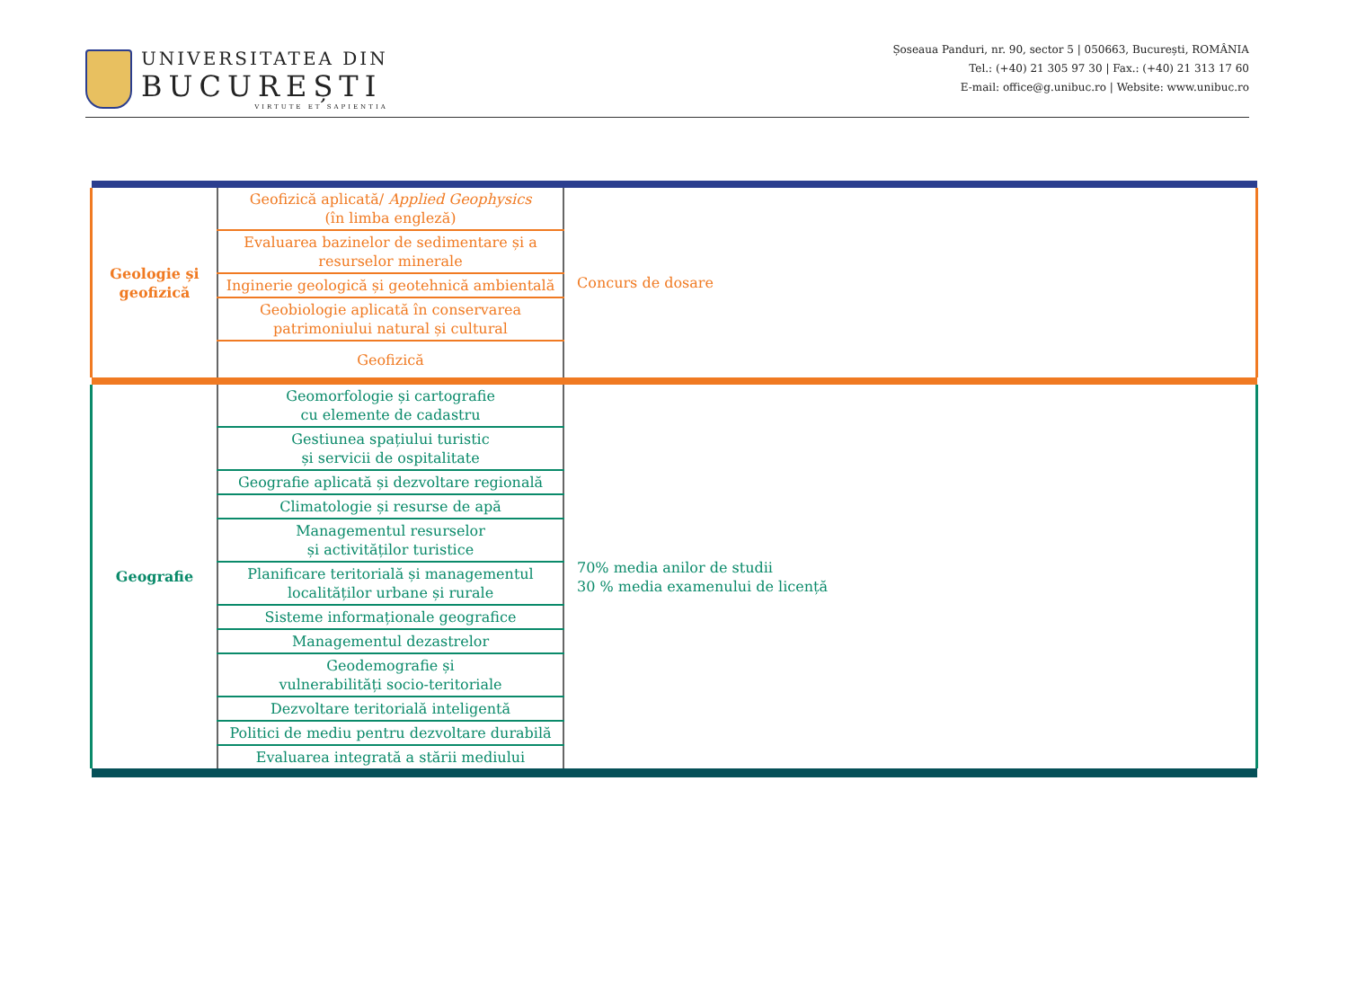UNIVERSITATEA DIN
BUCUREȘTI
VIRTUTE ET SAPIENTIA
Șoseaua Panduri, nr. 90, sector 5 | 050663, București, ROMÂNIA
Tel.: (+40) 21 305 97 30 | Fax.: (+40) 21 313 17 60
E-mail: office@g.unibuc.ro | Website: www.unibuc.ro
| Geologie și geofizică | Geofizică aplicată/ Applied Geophysics (în limba engleză) | Concurs de dosare |
| | Evaluarea bazinelor de sedimentare și a resurselor minerale | |
| | Inginerie geologică și geotehnică ambientală | |
| | Geobiologie aplicată în conservarea patrimoniului natural și cultural | |
| | Geofizică | |
| Geografie | Geomorfologie și cartografie cu elemente de cadastru | 70% media anilor de studii 30 % media examenului de licență |
| | Gestiunea spațiului turistic și servicii de ospitalitate | |
| | Geografie aplicată și dezvoltare regională | |
| | Climatologie și resurse de apă | |
| | Managementul resurselor și activităților turistice | |
| | Planificare teritorială și managementul localităților urbane și rurale | |
| | Sisteme informaționale geografice | |
| | Managementul dezastrelor | |
| | Geodemografie și vulnerabilități socio-teritoriale | |
| | Dezvoltare teritorială inteligentă | |
| | Politici de mediu pentru dezvoltare durabilă | |
| | Evaluarea integrată a stării mediului | |